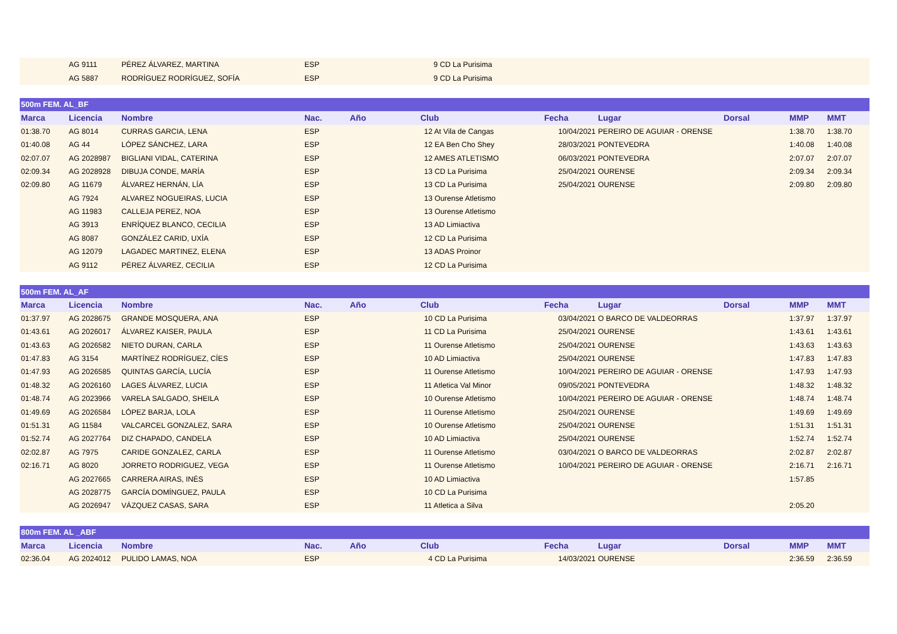| | AG 9111 | PÉREZ ÁLVAREZ, MARTINA | ESP | | 9 CD La Purisima | | | | | |
| | AG 5887 | RODRÍGUEZ RODRÍGUEZ, SOFÍA | ESP | | 9 CD La Purisima | | | | | |
| 500m FEM. AL_BF | | | | | | | | | | |
| Marca | Licencia | Nombre | Nac. | Año | Club | Fecha | Lugar | Dorsal | MMP | MMT |
| 01:38.70 | AG 8014 | CURRAS GARCIA, LENA | ESP | | 12 At Vila de Cangas | 10/04/2021 | PEREIRO DE AGUIAR - ORENSE | | 1:38.70 | 1:38.70 |
| 01:40.08 | AG 44 | LÓPEZ SÁNCHEZ, LARA | ESP | | 12 EA Ben Cho Shey | 28/03/2021 | PONTEVEDRA | | 1:40.08 | 1:40.08 |
| 02:07.07 | AG 2028987 | BIGLIANI VIDAL, CATERINA | ESP | | 12 AMES ATLETISMO | 06/03/2021 | PONTEVEDRA | | 2:07.07 | 2:07.07 |
| 02:09.34 | AG 2028928 | DIBUJA CONDE, MARÍA | ESP | | 13 CD La Purisima | 25/04/2021 | OURENSE | | 2:09.34 | 2:09.34 |
| 02:09.80 | AG 11679 | ÁLVAREZ HERNÁN, LÍA | ESP | | 13 CD La Purisima | 25/04/2021 | OURENSE | | 2:09.80 | 2:09.80 |
| | AG 7924 | ALVAREZ NOGUEIRAS, LUCIA | ESP | | 13 Ourense Atletismo | | | | | |
| | AG 11983 | CALLEJA PEREZ, NOA | ESP | | 13 Ourense Atletismo | | | | | |
| | AG 3913 | ENRÍQUEZ BLANCO, CECILIA | ESP | | 13 AD Limiactiva | | | | | |
| | AG 8087 | GONZÁLEZ CARID, UXÍA | ESP | | 12 CD La Purisima | | | | | |
| | AG 12079 | LAGADEC MARTINEZ, ELENA | ESP | | 13 ADAS Proinor | | | | | |
| | AG 9112 | PÉREZ ÁLVAREZ, CECILIA | ESP | | 12 CD La Purisima | | | | | |
| 500m FEM. AL_AF | | | | | | | | | | |
| Marca | Licencia | Nombre | Nac. | Año | Club | Fecha | Lugar | Dorsal | MMP | MMT |
| 01:37.97 | AG 2028675 | GRANDE MOSQUERA, ANA | ESP | | 10 CD La Purisima | 03/04/2021 | O BARCO DE VALDEORRAS | | 1:37.97 | 1:37.97 |
| 01:43.61 | AG 2026017 | ÁLVAREZ KAISER, PAULA | ESP | | 11 CD La Purisima | 25/04/2021 | OURENSE | | 1:43.61 | 1:43.61 |
| 01:43.63 | AG 2026582 | NIETO DURAN, CARLA | ESP | | 11 Ourense Atletismo | 25/04/2021 | OURENSE | | 1:43.63 | 1:43.63 |
| 01:47.83 | AG 3154 | MARTÍNEZ RODRÍGUEZ, CÍES | ESP | | 10 AD Limiactiva | 25/04/2021 | OURENSE | | 1:47.83 | 1:47.83 |
| 01:47.93 | AG 2026585 | QUINTAS GARCÍA, LUCÍA | ESP | | 11 Ourense Atletismo | 10/04/2021 | PEREIRO DE AGUIAR - ORENSE | | 1:47.93 | 1:47.93 |
| 01:48.32 | AG 2026160 | LAGES ÁLVAREZ, LUCIA | ESP | | 11 Atletica Val Minor | 09/05/2021 | PONTEVEDRA | | 1:48.32 | 1:48.32 |
| 01:48.74 | AG 2023966 | VARELA SALGADO, SHEILA | ESP | | 10 Ourense Atletismo | 10/04/2021 | PEREIRO DE AGUIAR - ORENSE | | 1:48.74 | 1:48.74 |
| 01:49.69 | AG 2026584 | LÓPEZ BARJA, LOLA | ESP | | 11 Ourense Atletismo | 25/04/2021 | OURENSE | | 1:49.69 | 1:49.69 |
| 01:51.31 | AG 11584 | VALCARCEL GONZALEZ, SARA | ESP | | 10 Ourense Atletismo | 25/04/2021 | OURENSE | | 1:51.31 | 1:51.31 |
| 01:52.74 | AG 2027764 | DIZ CHAPADO, CANDELA | ESP | | 10 AD Limiactiva | 25/04/2021 | OURENSE | | 1:52.74 | 1:52.74 |
| 02:02.87 | AG 7975 | CARIDE GONZALEZ, CARLA | ESP | | 11 Ourense Atletismo | 03/04/2021 | O BARCO DE VALDEORRAS | | 2:02.87 | 2:02.87 |
| 02:16.71 | AG 8020 | JORRETO RODRIGUEZ, VEGA | ESP | | 11 Ourense Atletismo | 10/04/2021 | PEREIRO DE AGUIAR - ORENSE | | 2:16.71 | 2:16.71 |
| | AG 2027665 | CARRERA AIRAS, INÉS | ESP | | 10 AD Limiactiva | | | | 1:57.85 | |
| | AG 2028775 | GARCÍA DOMÍNGUEZ, PAULA | ESP | | 10 CD La Purisima | | | | | |
| | AG 2026947 | VÁZQUEZ CASAS, SARA | ESP | | 11 Atletica a Silva | | | | 2:05.20 | |
| 800m FEM. AL _ABF | | | | | | | | | | |
| Marca | Licencia | Nombre | Nac. | Año | Club | Fecha | Lugar | Dorsal | MMP | MMT |
| 02:36.04 | AG 2024012 | PULIDO LAMAS, NOA | ESP | | 4 CD La Purisima | 14/03/2021 | OURENSE | | 2:36.59 | 2:36.59 |